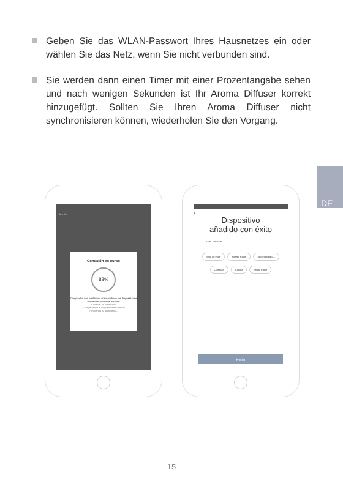Geben Sie das WLAN-Passwort Ihres Hausnetzes ein oder wählen Sie das Netz, wenn Sie nicht verbunden sind.
Sie werden dann einen Timer mit einer Prozentangabe sehen und nach wenigen Sekunden ist Ihr Aroma Diffuser korrekt hinzugefügt. Sollten Sie Ihren Aroma Diffuser nicht synchronisieren können, wiederholen Sie den Vorgang.
DE
Anular
Conexión en curso
88%
Compruebe que la tableta o el smartphone y el dispositivo se encuentran próximos al router
✓ Buscar un dispositivo
✓ Registrando el dispositivo en la nube
✓ Iniciando tu dispositivo...
‹
Dispositivo
añadido con éxito
SI-FC INDEER
Sala de estar Master Room Second Bedro...
Comedor Cocina Study Room
Hecho
15